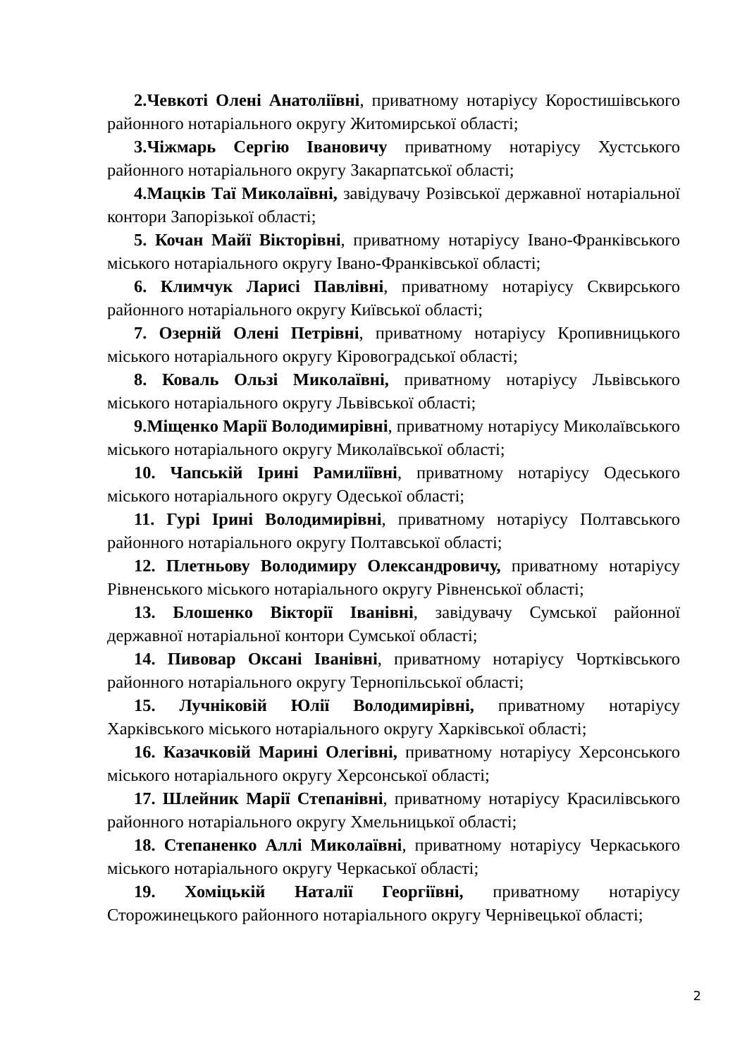2.Чевкоті Олені Анатоліївні, приватному нотаріусу Коростишівського районного нотаріального округу Житомирської області;
3.Чіжмарь Сергію Івановичу приватному нотаріусу Хустського районного нотаріального округу Закарпатської області;
4.Мацків Таї Миколаївні, завідувачу Розівської державної нотаріальної контори Запорізької області;
5. Кочан Майї Вікторівні, приватному нотаріусу Івано-Франківського міського нотаріального округу Івано-Франківської області;
6. Климчук Ларисі Павлівні, приватному нотаріусу Сквирського районного нотаріального округу Київської області;
7. Озерній Олені Петрівні, приватному нотаріусу Кропивницького міського нотаріального округу Кіровоградської області;
8. Коваль Ользі Миколаївні, приватному нотаріусу Львівського міського нотаріального округу Львівської області;
9.Міщенко Марії Володимирівні, приватному нотаріусу Миколаївського міського нотаріального округу Миколаївської області;
10. Чапській Ірині Рамиліївні, приватному нотаріусу Одеського міського нотаріального округу Одеської області;
11. Гурі Ірині Володимирівні, приватному нотаріусу Полтавського районного нотаріального округу Полтавської області;
12. Плетньову Володимиру Олександровичу, приватному нотаріусу Рівненського міського нотаріального округу Рівненської області;
13. Блошенко Вікторії Іванівні, завідувачу Сумської районної державної нотаріальної контори Сумської області;
14. Пивовар Оксані Іванівні, приватному нотаріусу Чортківського районного нотаріального округу Тернопільської області;
15. Лучніковій Юлії Володимирівні, приватному нотаріусу Харківського міського нотаріального округу Харківської області;
16. Казачковій Марині Олегівні, приватному нотаріусу Херсонського міського нотаріального округу Херсонської області;
17. Шлейник Марії Степанівні, приватному нотаріусу Красилівського районного нотаріального округу Хмельницької області;
18. Степаненко Аллі Миколаївні, приватному нотаріусу Черкаського міського нотаріального округу Черкаської області;
19. Хоміцькій Наталії Георгіївні, приватному нотаріусу Сторожинецького районного нотаріального округу Чернівецької області;
2